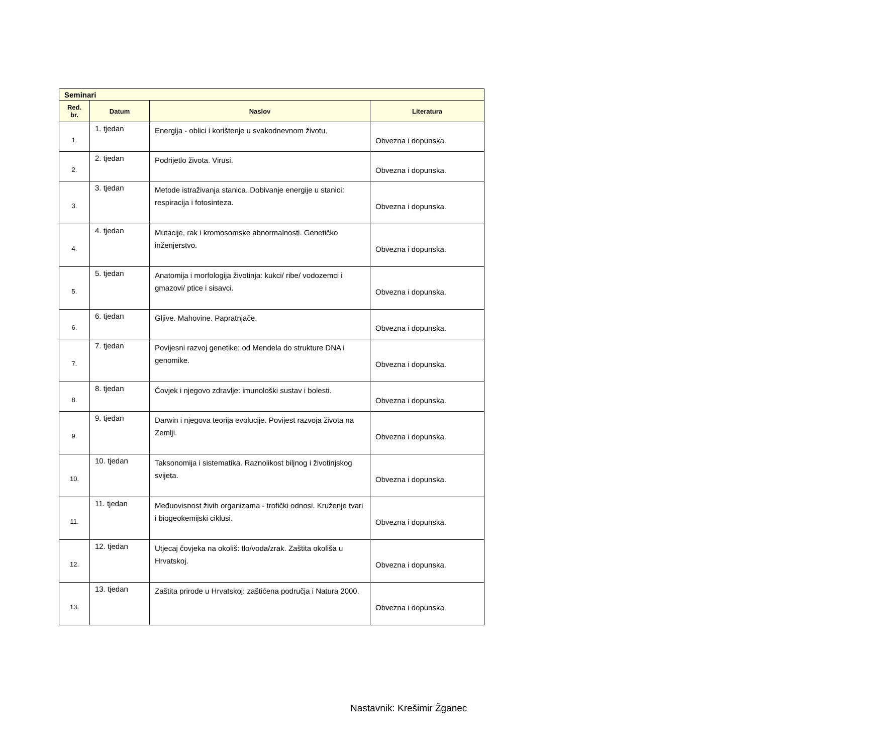| Seminari | | | |
| Red. br. | Datum | Naslov | Literatura |
| 1. | 1. tjedan | Energija - oblici i korištenje u svakodnevnom životu. | Obvezna i dopunska. |
| 2. | 2. tjedan | Podrijetlo života. Virusi. | Obvezna i dopunska. |
| 3. | 3. tjedan | Metode istraživanja stanica. Dobivanje energije u stanici: respiracija i fotosinteza. | Obvezna i dopunska. |
| 4. | 4. tjedan | Mutacije, rak i kromosomske abnormalnosti. Genetičko inženjerstvo. | Obvezna i dopunska. |
| 5. | 5. tjedan | Anatomija i morfologija životinja: kukci/ ribe/ vodozemci i gmazovi/ ptice i sisavci. | Obvezna i dopunska. |
| 6. | 6. tjedan | Gljive. Mahovine. Papratnjače. | Obvezna i dopunska. |
| 7. | 7. tjedan | Povijesni razvoj genetike: od Mendela do strukture DNA i genomike. | Obvezna i dopunska. |
| 8. | 8. tjedan | Čovjek i njegovo zdravlje: imunološki sustav i bolesti. | Obvezna i dopunska. |
| 9. | 9. tjedan | Darwin i njegova teorija evolucije. Povijest razvoja života na Zemlji. | Obvezna i dopunska. |
| 10. | 10. tjedan | Taksonomija i sistematika. Raznolikost biljnog i životinjskog svijeta. | Obvezna i dopunska. |
| 11. | 11. tjedan | Međuovisnost živih organizama - trofički odnosi. Kruženje tvari i biogeokemijski ciklusi. | Obvezna i dopunska. |
| 12. | 12. tjedan | Utjecaj čovjeka na okoliš: tlo/voda/zrak. Zaštita okoliša u Hrvatskoj. | Obvezna i dopunska. |
| 13. | 13. tjedan | Zaštita prirode u Hrvatskoj: zaštićena područja i Natura 2000. | Obvezna i dopunska. |
Nastavnik: Krešimir Žganec